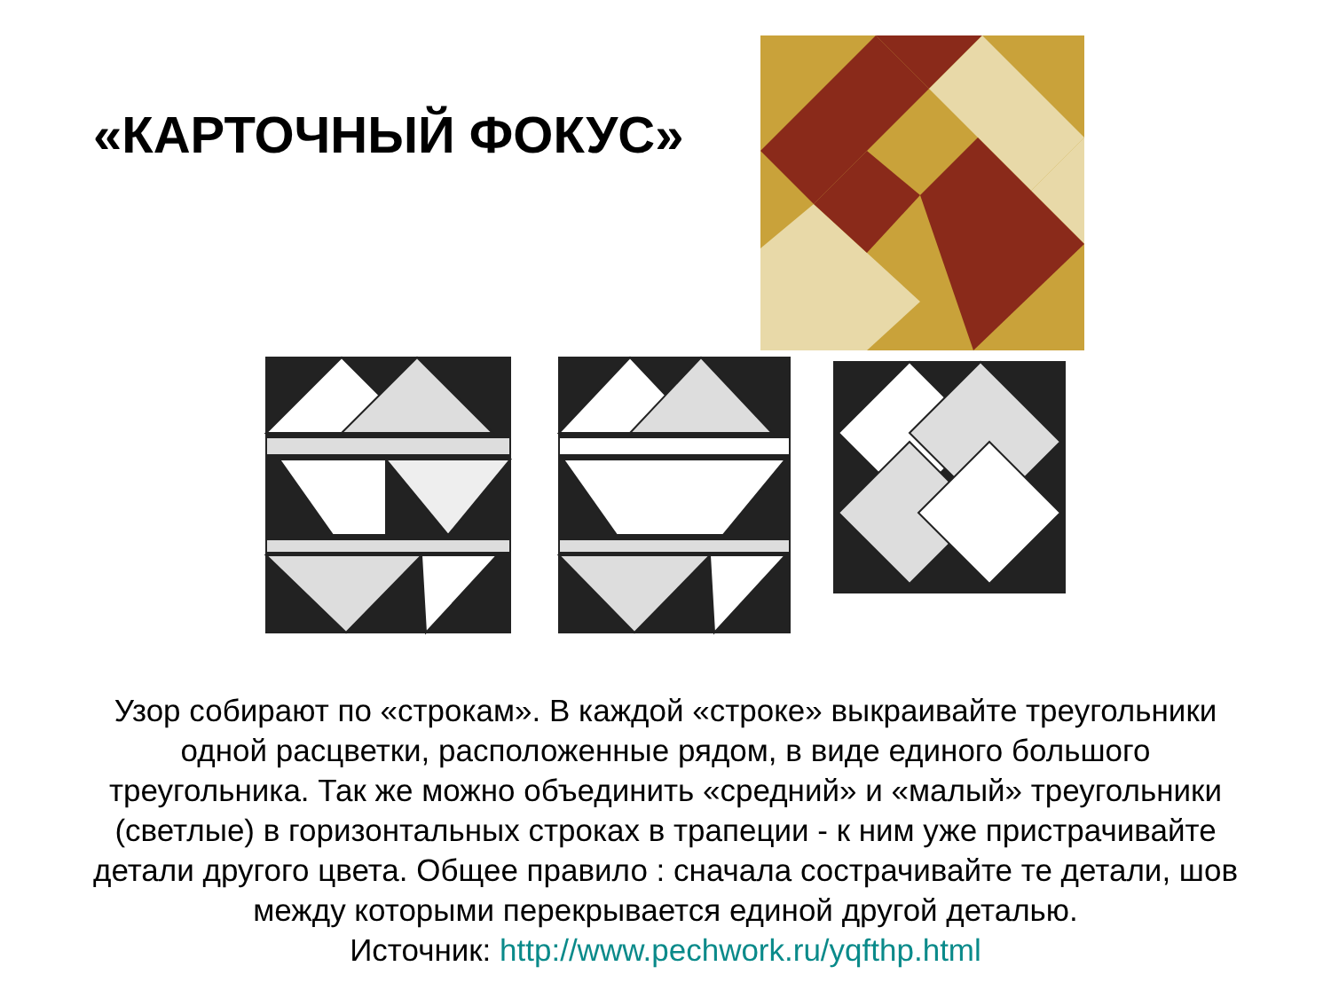«КАРТОЧНЫЙ ФОКУС»
Узор собирают по «строкам». В каждой «строке» выкраивайте треугольники одной расцветки, расположенные рядом, в виде единого большого треугольника. Так же можно объединить «средний» и «малый» треугольники (светлые) в горизонтальных строках в трапеции - к ним уже пристрачивайте детали другого цвета. Общее правило : сначала сострачивайте те детали, шов между которыми перекрывается единой другой деталью.
Источник: http://www.pechwork.ru/yqfthp.html